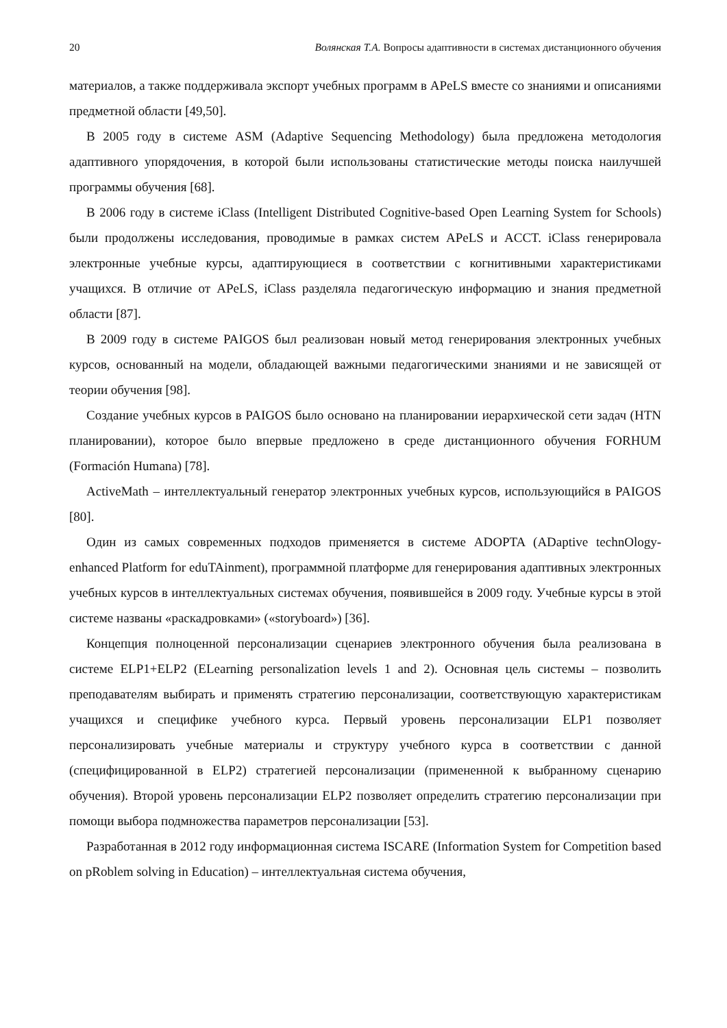20 Волянская Т.А. Вопросы адаптивности в системах дистанционного обучения
материалов, а также поддерживала экспорт учебных программ в APeLS вместе со знаниями и описаниями предметной области [49,50].
В 2005 году в системе ASM (Adaptive Sequencing Methodology) была предложена методология адаптивного упорядочения, в которой были использованы статистические методы поиска наилучшей программы обучения [68].
В 2006 году в системе iClass (Intelligent Distributed Cognitive-based Open Learning System for Schools) были продолжены исследования, проводимые в рамках систем APeLS и ACCT. iClass генерировала электронные учебные курсы, адаптирующиеся в соответствии с когнитивными характеристиками учащихся. В отличие от APeLS, iClass разделяла педагогическую информацию и знания предметной области [87].
В 2009 году в системе PAIGOS был реализован новый метод генерирования электронных учебных курсов, основанный на модели, обладающей важными педагогическими знаниями и не зависящей от теории обучения [98].
Создание учебных курсов в PAIGOS было основано на планировании иерархической сети задач (HTN планировании), которое было впервые предложено в среде дистанционного обучения FORHUM (Formación Humana) [78].
ActiveMath – интеллектуальный генератор электронных учебных курсов, использующийся в PAIGOS [80].
Один из самых современных подходов применяется в системе ADOPTA (ADaptive technOlogy-enhanced Platform for eduTAinment), программной платформе для генерирования адаптивных электронных учебных курсов в интеллектуальных системах обучения, появившейся в 2009 году. Учебные курсы в этой системе названы «раскадровками» («storyboard») [36].
Концепция полноценной персонализации сценариев электронного обучения была реализована в системе ELP1+ELP2 (ELearning personalization levels 1 and 2). Основная цель системы – позволить преподавателям выбирать и применять стратегию персонализации, соответствующую характеристикам учащихся и специфике учебного курса. Первый уровень персонализации ELP1 позволяет персонализировать учебные материалы и структуру учебного курса в соответствии с данной (специфицированной в ELP2) стратегией персонализации (примененной к выбранному сценарию обучения). Второй уровень персонализации ELP2 позволяет определить стратегию персонализации при помощи выбора подмножества параметров персонализации [53].
Разработанная в 2012 году информационная система ISCARE (Information System for Competition based on pRoblem solving in Education) – интеллектуальная система обучения,